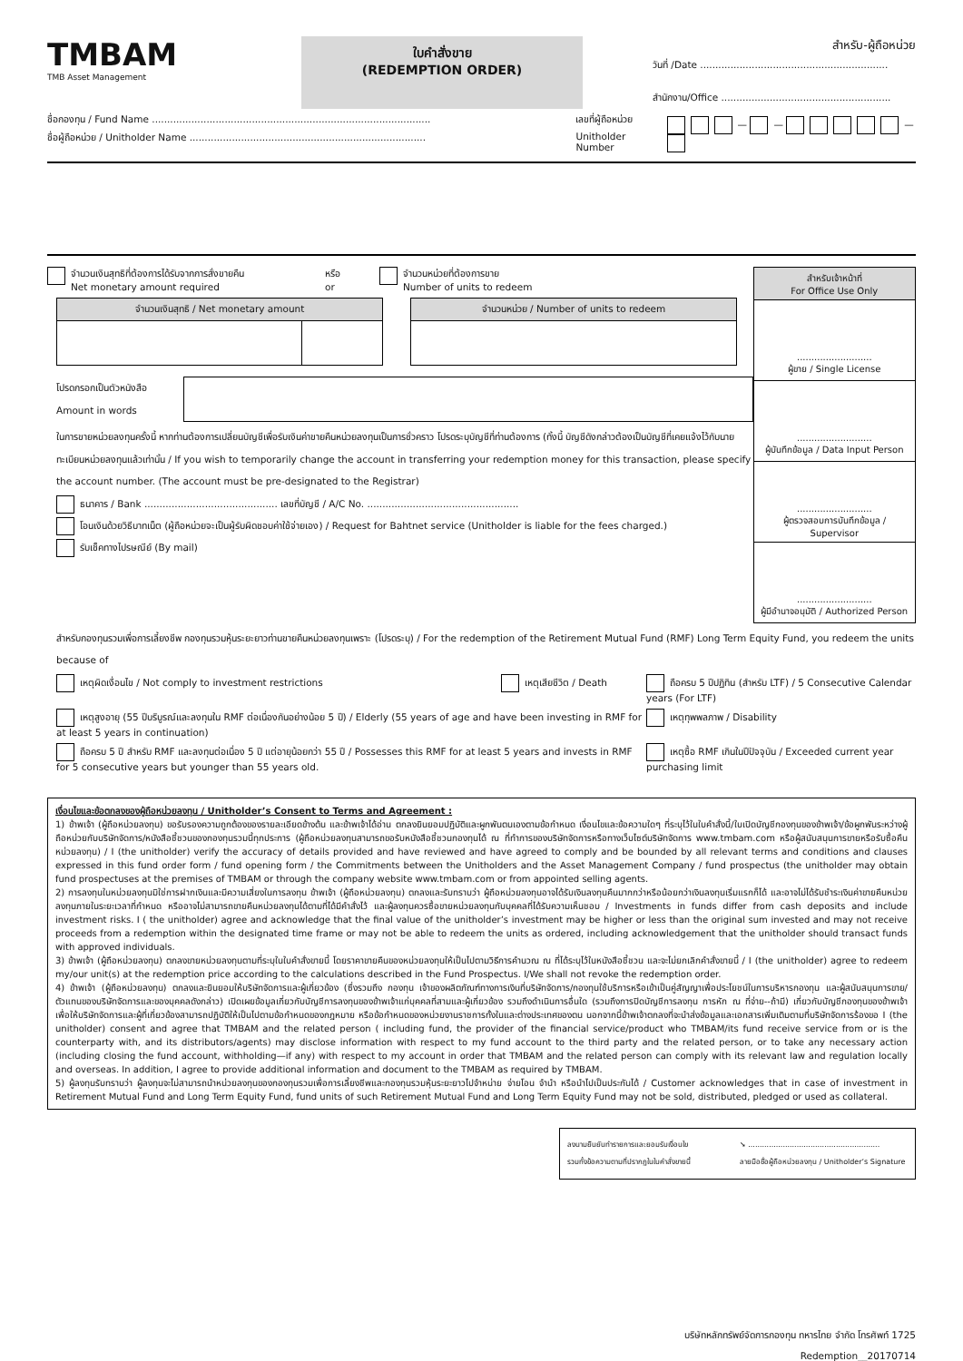TMBAM
TMB Asset Management
ใบคำสั่งขาย
(REDEMPTION ORDER)
สำหรับ-ผู้ถือหน่วย
วันที่ /Date ..............................................................
สำนักงาน/Office ........................................................
ชื่อกองทุน / Fund Name ............................................................................................
ชื่อผู้ถือหน่วย / Unitholder Name ..............................................................................
เลขที่ผู้ถือหน่วย
Unitholder Number
— — —
จำนวนเงินสุทธิที่ต้องการได้รับจากการสั่งขายคืน
Net monetary amount required
หรือ
or
จำนวนหน่วยที่ต้องการขาย
Number of units to redeem
| จำนวนเงินสุทธิ / Net monetary amount | |
| --- | --- |
| จำนวนหน่วย / Number of units to redeem |
| --- |
โปรดกรอกเป็นตัวหนังสือ
Amount in words
ในการขายหน่วยลงทุนครั้งนี้ หากท่านต้องการเปลี่ยนบัญชีเพื่อรับเงินค่าขายคืนหน่วยลงทุนเป็นการชั่วคราว โปรดระบุบัญชีที่ท่านต้องการ (ทั้งนี้ บัญชีดังกล่าวต้องเป็นบัญชีที่เคยแจ้งไว้กับนายทะเบียนหน่วยลงทุนแล้วเท่านั้น / If you wish to temporarily change the account in transferring your redemption money for this transaction, please specify the account number. (The account must be pre-designated to the Registrar)
ธนาคาร / Bank ............................................ เลขที่บัญชี / A/C No. ..................................................
โอนเงินด้วยวิธีบาทเน็ต (ผู้ถือหน่วยจะเป็นผู้รับผิดชอบค่าใช้จ่ายเอง) / Request for Bahtnet service (Unitholder is liable for the fees charged.)
รับเช็คทางไปรษณีย์ (By mail)
| สำหรับเจ้าหน้าที่ For Office Use Only |
| --- |
| .......................... ผู้ขาย / Single License |
| .......................... ผู้บันทึกข้อมูล / Data Input Person |
| .......................... ผู้ตรวจสอบการบันทึกข้อมูล / Supervisor |
| .......................... ผู้มีอำนาจอนุมัติ / Authorized Person |
สำหรับกองทุนรวมเพื่อการเลี้ยงชีพ กองทุนรวมหุ้นระยะยาวท่านขายคืนหน่วยลงทุนเพราะ (โปรดระบุ) / For the redemption of the Retirement Mutual Fund (RMF) Long Term Equity Fund, you redeem the units because of
เหตุผิดเงื่อนไข / Not comply to investment restrictions
เหตุเสียชีวิต / Death
ถือครบ 5 ปีปฏิทิน (สำหรับ LTF) / 5 Consecutive Calendar years (For LTF)
เหตุสูงอายุ (55 ปีบริบูรณ์และลงทุนใน RMF ต่อเนื่องกันอย่างน้อย 5 ปี) / Elderly (55 years of age and have been investing in RMF for at least 5 years in continuation)
เหตุทุพพลภาพ / Disability
ถือครบ 5 ปี สำหรับ RMF และลงทุนต่อเนื่อง 5 ปี แต่อายุน้อยกว่า 55 ปี / Possesses this RMF for at least 5 years and invests in RMF for 5 consecutive years but younger than 55 years old.
เหตุซื้อ RMF เกินในปีปัจจุบัน / Exceeded current year purchasing limit
เงื่อนไขและข้อตกลงของผู้ถือหน่วยลงทุน / Unitholder’s Consent to Terms and Agreement :
1) ข้าพเจ้า (ผู้ถือหน่วยลงทุน) ขอรับรองความถูกต้องของรายละเอียดข้างต้น และข้าพเจ้าได้อ่าน ตกลงยินยอมปฏิบัติและผูกพันตนเองตามข้อกำหนด เงื่อนไขและข้อความใดๆ ที่ระบุไว้ในใบคำสั่งนี้/ใบเปิดบัญชีกองทุนของข้าพเจ้า/ข้อผูกพันระหว่างผู้ถือหน่วยกับบริษัทจัดการ/หนังสือชี้ชวนของกองทุนรวมนี้ทุกประการ (ผู้ถือหน่วยลงทุนสามารถขอรับหนังสือชี้ชวนกองทุนได้ ณ ที่ทำการของบริษัทจัดการหรือทางเว็บไซต์บริษัทจัดการ www.tmbam.com หรือผู้สนับสนุนการขายหรือรับซื้อคืนหน่วยลงทุน) / I (the unitholder) verify the accuracy of details provided and have reviewed and have agreed to comply and be bounded by all relevant terms and conditions and clauses expressed in this fund order form / fund opening form / the Commitments between the Unitholders and the Asset Management Company / fund prospectus (the unitholder may obtain fund prospectuses at the premises of TMBAM or through the company website www.tmbam.com or from appointed selling agents.
2) การลงทุนในหน่วยลงทุนมิใช่การฝากเงินและมีความเสี่ยงในการลงทุน ข้าพเจ้า (ผู้ถือหน่วยลงทุน) ตกลงและรับทราบว่า ผู้ถือหน่วยลงทุนอาจได้รับเงินลงทุนคืนมากกว่าหรือน้อยกว่าเงินลงทุนเริ่มแรกก็ได้ และอาจไม่ได้รับชำระเงินค่าขายคืนหน่วยลงทุนภายในระยะเวลาที่กำหนด หรืออาจไม่สามารถขายคืนหน่วยลงทุนได้ตามที่ได้มีคำสั่งไว้ และผู้ลงทุนควรซื้อขายหน่วยลงทุนกับบุคคลที่ได้รับความเห็นชอบ / Investments in funds differ from cash deposits and include investment risks. I ( the unitholder) agree and acknowledge that the final value of the unitholder’s investment may be higher or less than the original sum invested and may not receive proceeds from a redemption within the designated time frame or may not be able to redeem the units as ordered, including acknowledgement that the unitholder should transact funds with approved individuals.
3) ข้าพเจ้า (ผู้ถือหน่วยลงทุน) ตกลงขายหน่วยลงทุนตามที่ระบุในใบคำสั่งขายนี้ โดยราคาขายคืนของหน่วยลงทุนให้เป็นไปตามวิธีการคำนวณ ณ ที่ได้ระบุไว้ในหนังสือชี้ชวน และจะไม่ยกเลิกคำสั่งขายนี้ / I (the unitholder) agree to redeem my/our unit(s) at the redemption price according to the calculations described in the Fund Prospectus. I/We shall not revoke the redemption order.
4) ข้าพเจ้า (ผู้ถือหน่วยลงทุน) ตกลงและยินยอมให้บริษัทจัดการและผู้เกี่ยวข้อง (ซึ่งรวมถึง กองทุน เจ้าของผลิตภัณฑ์ทางการเงินที่บริษัทจัดการ/กองทุนใช้บริการหรือเข้าเป็นคู่สัญญาเพื่อประโยชน์ในการบริหารกองทุน และผู้สนับสนุนการขาย/ตัวแทนของบริษัทจัดการและของบุคคลดังกล่าว) เปิดเผยข้อมูลเกี่ยวกับบัญชีการลงทุนของข้าพเจ้าแก่บุคคลที่สามและผู้เกี่ยวข้อง รวมถึงดำเนินการอื่นใด (รวมถึงการปิดบัญชีการลงทุน การหัก ณ ที่จ่าย--ถ้ามี) เกี่ยวกับบัญชีกองทุนของข้าพเจ้า เพื่อให้บริษัทจัดการและผู้ที่เกี่ยวข้องสามารถปฏิบัติให้เป็นไปตามข้อกำหนดของกฎหมาย หรือข้อกำหนดของหน่วยงานราชการทั้งในและต่างประเทศของตน นอกจากนี้ข้าพเจ้าตกลงที่จะนำส่งข้อมูลและเอกสารเพิ่มเติมตามที่บริษัทจัดการร้องขอ I (the unitholder) consent and agree that TMBAM and the related person ( including fund, the provider of the financial service/product who TMBAM/its fund receive service from or is the counterparty with, and its distributors/agents) may disclose information with respect to my fund account to the third party and the related person, or to take any necessary action (including closing the fund account, withholding—if any) with respect to my account in order that TMBAM and the related person can comply with its relevant law and regulation locally and overseas. In addition, I agree to provide additional information and document to the TMBAM as required by TMBAM.
5) ผู้ลงทุนรับทราบว่า ผู้ลงทุนจะไม่สามารถนำหน่วยลงทุนของกองทุนรวมเพื่อการเลี้ยงชีพและกองทุนรวมหุ้นระยะยาวไปจำหน่าย จ่ายโอน จำนำ หรือนำไปเป็นประกันได้ / Customer acknowledges that in case of investment in Retirement Mutual Fund and Long Term Equity Fund, fund units of such Retirement Mutual Fund and Long Term Equity Fund may not be sold, distributed, pledged or used as collateral.
ลงนามยืนยันทำรายการและยอมรับเงื่อนไข
รวมทั้งข้อความตามที่ปรากฏในใบคำสั่งขายนี้
➘ .........................................................
ลายมือชื่อผู้ถือหน่วยลงทุน / Unitholder’s Signature
บริษัทหลักทรัพย์จัดการกองทุน ทหารไทย จำกัด โทรศัพท์ 1725
Redemption__20170714